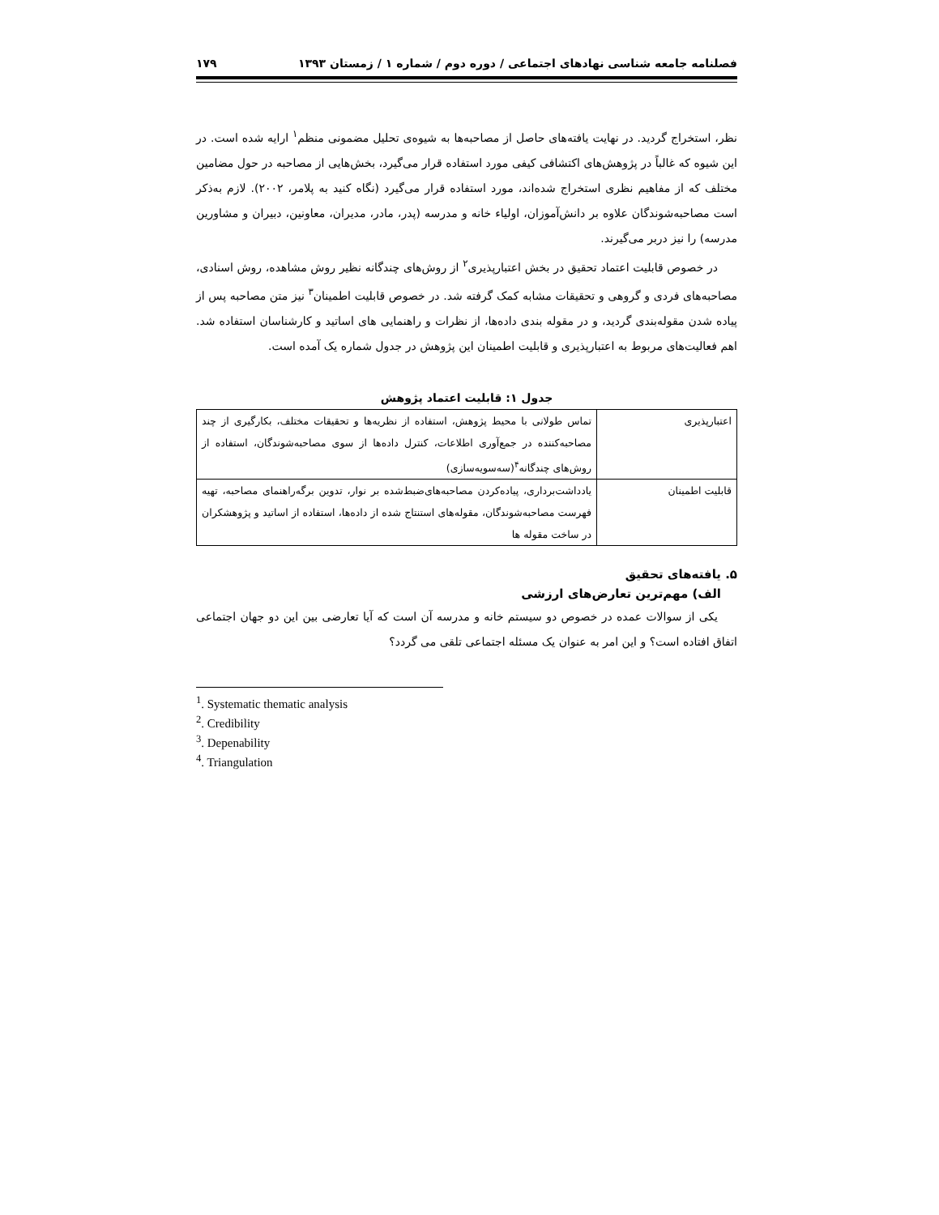فصلنامه جامعه شناسی نهادهای اجتماعی / دوره دوم / شماره ۱ / زمستان ۱۳۹۳ ۱۷۹
نظر، استخراج گردید. در نهایت یافته‌های حاصل از مصاحبه‌ها به شیوه‌ی تحلیل مضمونی منظم<sup>۱</sup> ارایه شده است. در این شیوه که غالباً در پژوهش‌های اکتشافی کیفی مورد استفاده قرار می‌گیرد، بخش‌هایی از مصاحبه در حول مضامین مختلف که از مفاهیم نظری استخراج شده‌اند، مورد استفاده قرار می‌گیرد (نگاه کنید به پلامر، ۲۰۰۲). لازم به‌ذکر است مصاحبه‌شوندگان علاوه بر دانش‌آموزان، اولیاء خانه و مدرسه (پدر، مادر، مدیران، معاونین، دبیران و مشاورین مدرسه) را نیز دربر می‌گیرند.
در خصوص قابلیت اعتماد تحقیق در بخش اعتبارپذیری<sup>۲</sup> از روش‌های چندگانه نظیر روش مشاهده، روش اسنادی، مصاحبه‌های فردی و گروهی و تحقیقات مشابه کمک گرفته شد. در خصوص قابلیت اطمینان<sup>۳</sup> نیز متن مصاحبه پس از پیاده شدن مقوله‌بندی گردید، و در مقوله بندی داده‌ها، از نظرات و راهنمایی های اساتید و کارشناسان استفاده شد. اهم فعالیت‌های مربوط به اعتبارپذیری و قابلیت اطمینان این پژوهش در جدول شماره یک آمده است.
جدول ۱: قابلیت اعتماد پژوهش
| اعتبارپذیری | تماس طولانی با محیط پژوهش، استفاده از نظریه‌ها و تحقیقات مختلف، بکارگیری از چند مصاحبه‌کننده در جمع‌آوری اطلاعات، کنترل داده‌ها از سوی مصاحبه‌شوندگان، استفاده از روش‌های چندگانه<sup>۴</sup>(سه‌سویه‌سازی) |
| قابلیت اطمینان | یادداشت‌برداری، پیاده‌کردن مصاحبه‌های‌ضبط‌شده بر نوار، تدوین برگه‌راهنمای مصاحبه، تهیه فهرست مصاحبه‌شوندگان، مقوله‌های استنتاج شده از داده‌ها، استفاده از اساتید و پژوهشکران در ساخت مقوله ها |
۵. یافته‌های تحقیق
الف) مهم‌ترین تعارض‌های ارزشی
یکی از سوالات عمده در خصوص دو سیستم خانه و مدرسه آن است که آیا تعارضی بین این دو جهان اجتماعی اتفاق افتاده است؟ و این امر به عنوان یک مسئله اجتماعی تلقی می گردد؟
<sup>1</sup>. Systematic thematic analysis
<sup>2</sup>. Credibility
<sup>3</sup>. Depenability
<sup>4</sup>. Triangulation